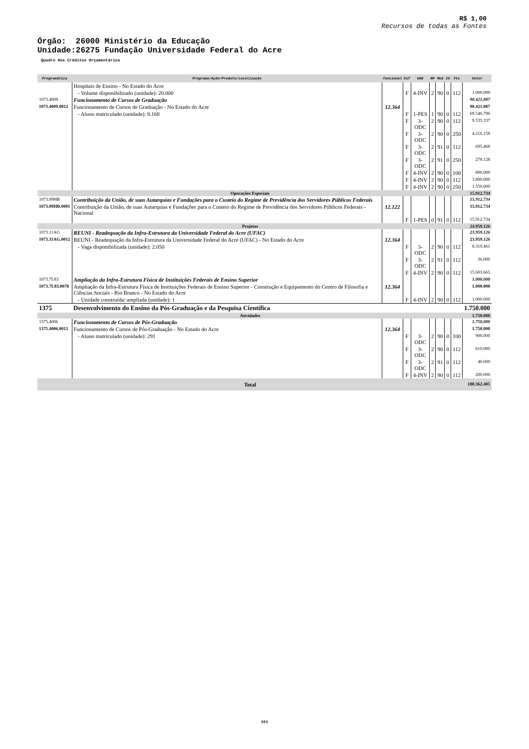R$ 1,00
Recursos de todas as Fontes
Órgão: 26000 Ministério da Educação
Unidade:26275 Fundação Universidade Federal do Acre
Quadro dos Créditos Orçamentários
| Programática | Programa/Ação/Produto/Localização | Funcional | Esf | GND | RP | Mod | IU | Fte | Valor |
| --- | --- | --- | --- | --- | --- | --- | --- | --- | --- |
| | Hospitais de Ensino - No Estado do Acre | | | | | | | | |
| | - Volume disponibilizado (unidade): 20.000 | | F | 4-INV | 2 | 90 | 0 | 112 | 1.000.000 |
| 1073.4009 | Funcionamento de Cursos de Graduação | | | | | | | | 90.421.887 |
| 1073.4009.0012 | Funcionamento de Cursos de Graduação - No Estado do Acre | 12.364 | | | | | | | 90.421.887 |
| | - Aluno matriculado (unidade): 8.168 | | F | 1-PES | 1 | 90 | 0 | 112 | 69.546.796 |
| | | | F | 3-ODC | 2 | 90 | 0 | 112 | 9.535.337 |
| | | | F | 3-ODC | 2 | 90 | 0 | 250 | 4.216.158 |
| | | | F | 3-ODC | 2 | 91 | 0 | 112 | 695.468 |
| | | | F | 3-ODC | 2 | 91 | 0 | 250 | 278.128 |
| | | | F | 4-INV | 2 | 90 | 0 | 100 | 800.000 |
| | | | F | 4-INV | 2 | 90 | 0 | 112 | 3.800.000 |
| | | | F | 4-INV | 2 | 90 | 0 | 250 | 1.550.000 |
| Operações Especiais | | | | | | | | | 15.912.734 |
| 1073.09HB | Contribuição da União, de suas Autarquias e Fundações para o Custeio do Regime de Previdência dos Servidores Públicos Federais | | | | | | | | 15.912.734 |
| 1073.09HB.0001 | Contribuição da União, de suas Autarquias e Fundações para o Custeio do Regime de Previdência dos Servidores Públicos Federais - Nacional | 12.122 | | | | | | | 15.912.734 |
| | | | F | 1-PES | 0 | 91 | 0 | 112 | 15.912.734 |
| Projetos | | | | | | | | | 24.959.126 |
| 1073.11AG | REUNI - Readequação da Infra-Estrutura da Universidade Federal do Acre (UFAC) | | | | | | | | 23.959.126 |
| 1073.11AG.0012 | REUNI - Readequação da Infra-Estrutura da Universidade Federal do Acre (UFAC) - No Estado do Acre | 12.364 | | | | | | | 23.959.126 |
| | - Vaga disponibilizada (unidade): 2.050 | | F | 3-ODC | 2 | 90 | 0 | 112 | 8.319.461 |
| | | | F | 3-ODC | 2 | 91 | 0 | 112 | 36.000 |
| | | | F | 4-INV | 2 | 90 | 0 | 112 | 15.603.665 |
| 1073.7L83 | Ampliação da Infra-Estrutura Física de Instituições Federais de Ensino Superior | | | | | | | | 1.000.000 |
| 1073.7L83.0078 | Ampliação da Infra-Estrutura Física de Instituições Federais de Ensino Superior - Construção e Equipamento do Centro de Filosofia e Ciências Sociais - Rio Branco - No Estado do Acre | 12.364 | | | | | | | 1.000.000 |
| | - Unidade construída/ ampliada (unidade): 1 | | F | 4-INV | 2 | 90 | 0 | 112 | 1.000.000 |
| 1375 | Desenvolvimento do Ensino da Pós-Graduação e da Pesquisa Científica | | | | | | | | 1.750.000 |
| Atividades | | | | | | | | | 1.750.000 |
| 1375.4006 | Funcionamento de Cursos de Pós-Graduação | | | | | | | | 1.750.000 |
| 1375.4006.0012 | Funcionamento de Cursos de Pós-Graduação - No Estado do Acre | 12.364 | | | | | | | 1.750.000 |
| | - Aluno matriculado (unidade): 291 | | F | 3-ODC | 2 | 90 | 0 | 100 | 900.000 |
| | | | F | 3-ODC | 2 | 90 | 0 | 112 | 610.000 |
| | | | F | 3-ODC | 2 | 91 | 0 | 112 | 40.000 |
| | | | F | 4-INV | 2 | 90 | 0 | 112 | 200.000 |
| Total | | | | | | | | | 180.362.405 |
161